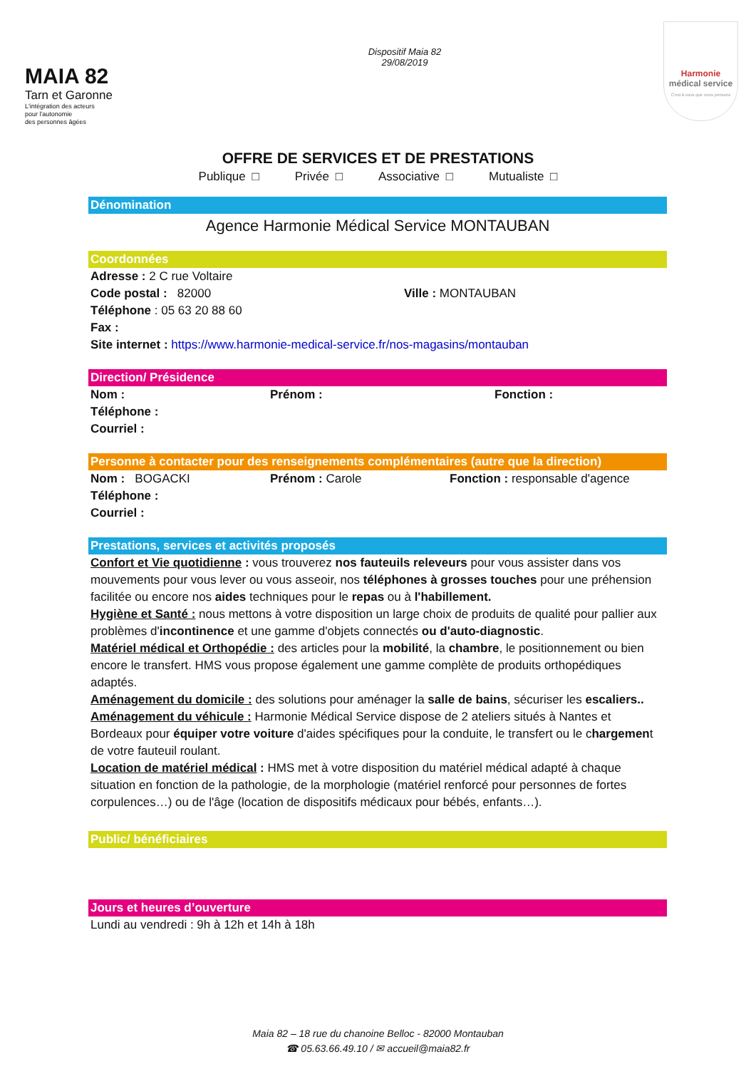MAIA 82
Tarn et Garonne
L'intégration des acteurs
pour l'autonomie
des personnes âgées
Dispositif Maia 82
29/08/2019
Harmonie
médical service
C'est à vous que nous pensons
OFFRE DE SERVICES ET DE PRESTATIONS
Publique □ Privée □ Associative □ Mutualiste □
Dénomination
Agence Harmonie Médical Service MONTAUBAN
Coordonnées
Adresse : 2 C rue Voltaire
Code postal : 82000 Ville : MONTAUBAN
Téléphone : 05 63 20 88 60
Fax :
Site internet : https://www.harmonie-medical-service.fr/nos-magasins/montauban
Direction/ Présidence
Nom : Prénom : Fonction :
Téléphone :
Courriel :
Personne à contacter pour des renseignements complémentaires (autre que la direction)
Nom : BOGACKI Prénom : Carole Fonction : responsable d'agence
Téléphone :
Courriel :
Prestations, services et activités proposés
Confort et Vie quotidienne : vous trouverez nos fauteuils releveurs pour vous assister dans vos mouvements pour vous lever ou vous asseoir, nos téléphones à grosses touches pour une préhension facilitée ou encore nos aides techniques pour le repas ou à l'habillement.
Hygiène et Santé : nous mettons à votre disposition un large choix de produits de qualité pour pallier aux problèmes d'incontinence et une gamme d'objets connectés ou d'auto-diagnostic.
Matériel médical et Orthopédie : des articles pour la mobilité, la chambre, le positionnement ou bien encore le transfert. HMS vous propose également une gamme complète de produits orthopédiques adaptés.
Aménagement du domicile : des solutions pour aménager la salle de bains, sécuriser les escaliers..
Aménagement du véhicule : Harmonie Médical Service dispose de 2 ateliers situés à Nantes et Bordeaux pour équiper votre voiture d'aides spécifiques pour la conduite, le transfert ou le chargement de votre fauteuil roulant.
Location de matériel médical : HMS met à votre disposition du matériel médical adapté à chaque situation en fonction de la pathologie, de la morphologie (matériel renforcé pour personnes de fortes corpulences…) ou de l'âge (location de dispositifs médicaux pour bébés, enfants…).
Public/ bénéficiaires
Jours et heures d’ouverture
Lundi au vendredi : 9h à 12h et 14h à 18h
Maia 82 – 18 rue du chanoine Belloc - 82000 Montauban
☎ 05.63.66.49.10 / ✉ accueil@maia82.fr